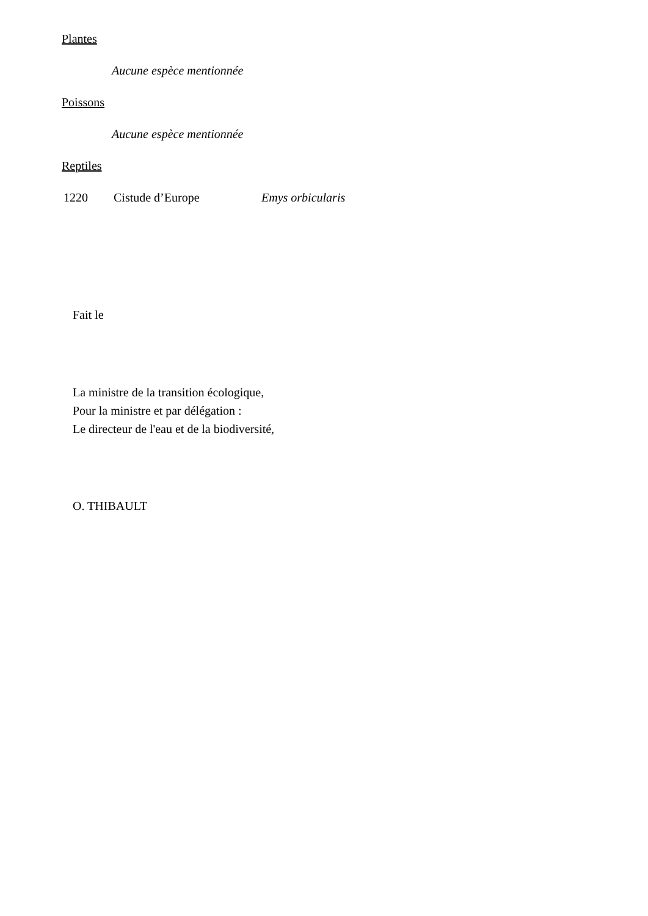Plantes
Aucune espèce mentionnée
Poissons
Aucune espèce mentionnée
Reptiles
1220 Cistude d’Europe Emys orbicularis
Fait le
La ministre de la transition écologique,
Pour la ministre et par délégation :
Le directeur de l'eau et de la biodiversité,
O. THIBAULT